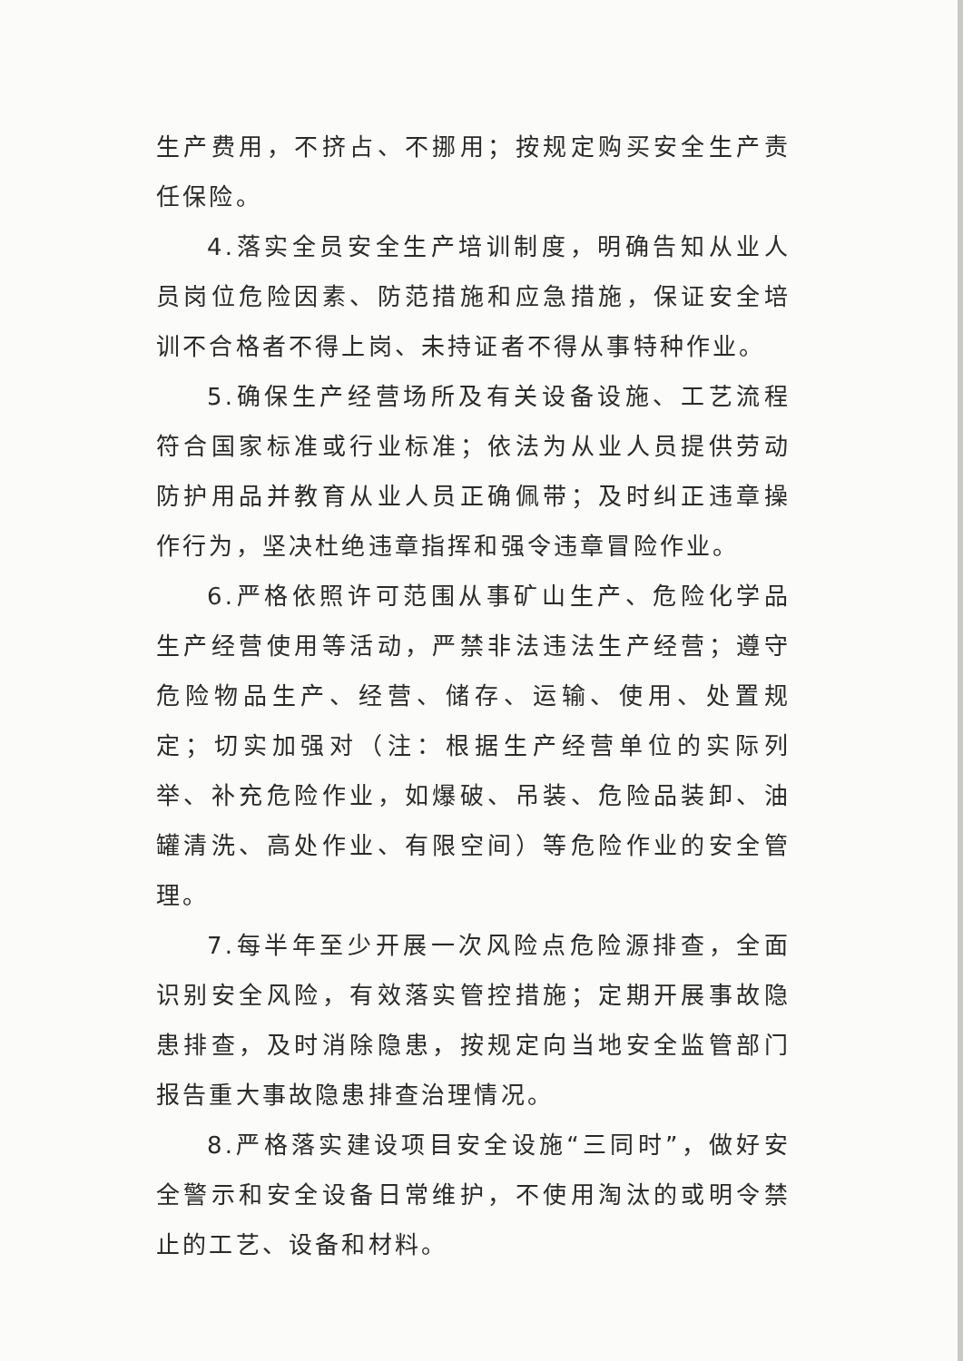生产费用，不挤占、不挪用；按规定购买安全生产责任保险。
4.落实全员安全生产培训制度，明确告知从业人员岗位危险因素、防范措施和应急措施，保证安全培训不合格者不得上岗、未持证者不得从事特种作业。
5.确保生产经营场所及有关设备设施、工艺流程符合国家标准或行业标准；依法为从业人员提供劳动防护用品并教育从业人员正确佩带；及时纠正违章操作行为，坚决杜绝违章指挥和强令违章冒险作业。
6.严格依照许可范围从事矿山生产、危险化学品生产经营使用等活动，严禁非法违法生产经营；遵守危险物品生产、经营、储存、运输、使用、处置规定；切实加强对（注：根据生产经营单位的实际列举、补充危险作业，如爆破、吊装、危险品装卸、油罐清洗、高处作业、有限空间）等危险作业的安全管理。
7.每半年至少开展一次风险点危险源排查，全面识别安全风险，有效落实管控措施；定期开展事故隐患排查，及时消除隐患，按规定向当地安全监管部门报告重大事故隐患排查治理情况。
8.严格落实建设项目安全设施“三同时”，做好安全警示和安全设备日常维护，不使用淘汰的或明令禁止的工艺、设备和材料。